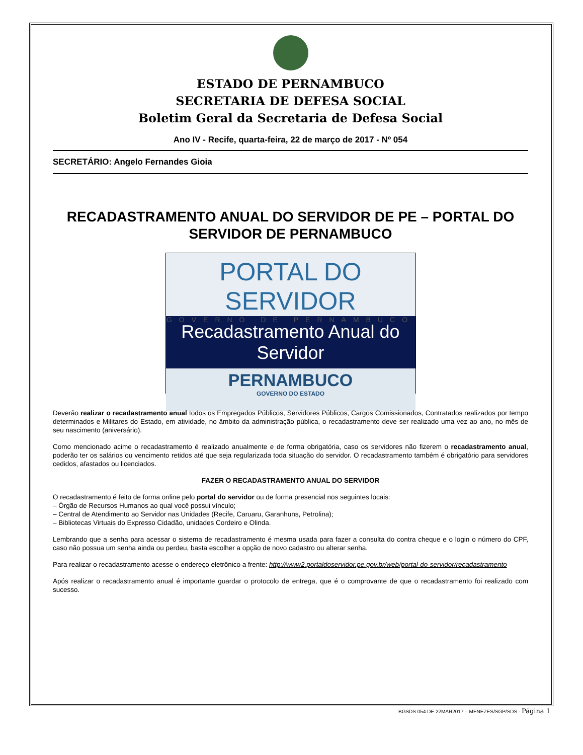ESTADO DE PERNAMBUCO
SECRETARIA DE DEFESA SOCIAL
Boletim Geral da Secretaria de Defesa Social
Ano IV - Recife, quarta-feira, 22 de março de 2017 - Nº 054
SECRETÁRIO: Angelo Fernandes Gioia
RECADASTRAMENTO ANUAL DO SERVIDOR DE PE – PORTAL DO SERVIDOR DE PERNAMBUCO
PORTAL DO SERVIDOR
GOVERNO DE PERNAMBUCO
Recadastramento Anual do Servidor
PERNAMBUCO
GOVERNO DO ESTADO
Deverão realizar o recadastramento anual todos os Empregados Públicos, Servidores Públicos, Cargos Comissionados, Contratados realizados por tempo determinados e Militares do Estado, em atividade, no âmbito da administração pública, o recadastramento deve ser realizado uma vez ao ano, no mês de seu nascimento (aniversário).
Como mencionado acime o recadastramento é realizado anualmente e de forma obrigatória, caso os servidores não fizerem o recadastramento anual, poderão ter os salários ou vencimento retidos até que seja regularizada toda situação do servidor. O recadastramento também é obrigatório para servidores cedidos, afastados ou licenciados.
FAZER O RECADASTRAMENTO ANUAL DO SERVIDOR
O recadastramento é feito de forma online pelo portal do servidor ou de forma presencial nos seguintes locais:
– Órgão de Recursos Humanos ao qual você possui vínculo;
– Central de Atendimento ao Servidor nas Unidades (Recife, Caruaru, Garanhuns, Petrolina);
– Bibliotecas Virtuais do Expresso Cidadão, unidades Cordeiro e Olinda.
Lembrando que a senha para acessar o sistema de recadastramento é mesma usada para fazer a consulta do contra cheque e o login o número do CPF, caso não possua um senha ainda ou perdeu, basta escolher a opção de novo cadastro ou alterar senha.
Para realizar o recadastramento acesse o endereço eletrônico a frente: http://www2.portaldoservidor.pe.gov.br/web/portal-do-servidor/recadastramento
Após realizar o recadastramento anual é importante guardar o protocolo de entrega, que é o comprovante de que o recadastramento foi realizado com sucesso.
BGSDS 054 DE 22MAR2017 – MENEZES/SGP/SDS - Página 1